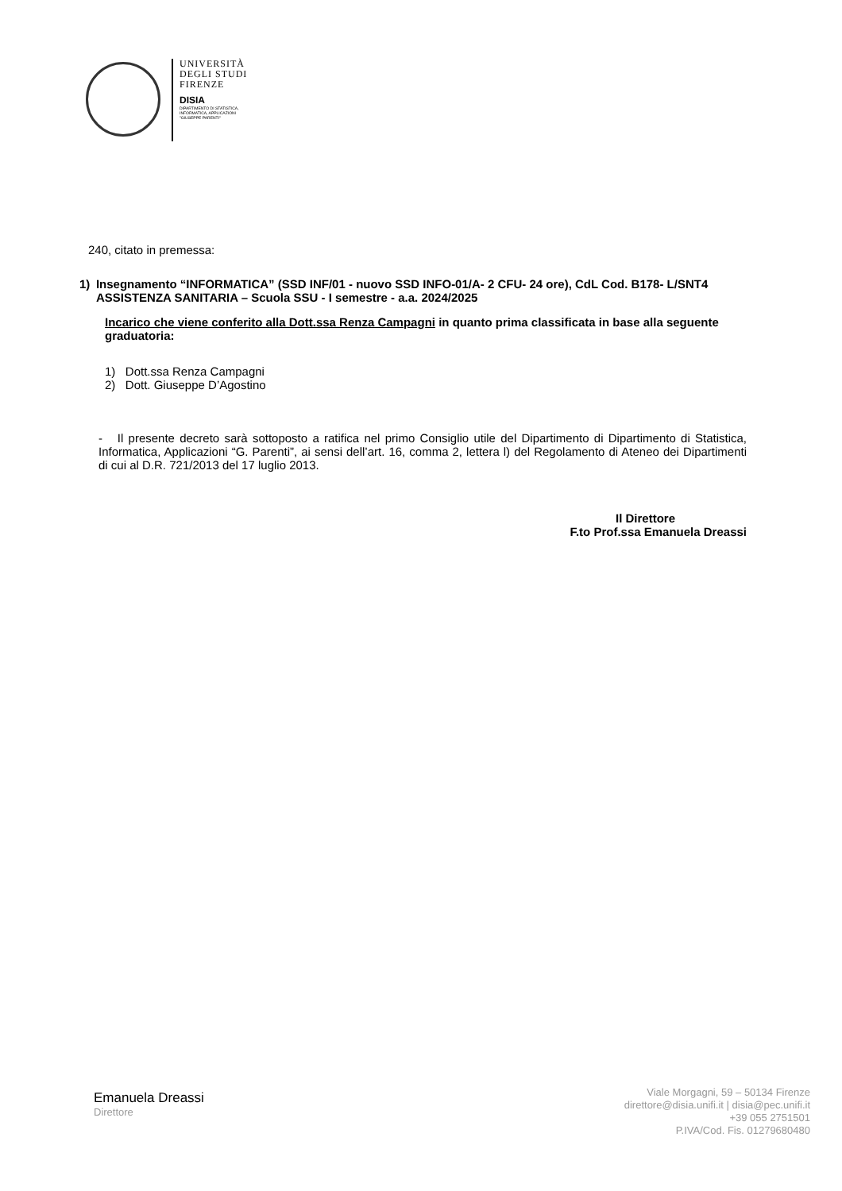UNIVERSITÀ
DEGLI STUDI
FIRENZE
DISIA
DIPARTIMENTO DI STATISTICA,
INFORMATICA, APPLICAZIONI
"GIUSEPPE PARENTI"
240, citato in premessa:
1) Insegnamento “INFORMATICA” (SSD INF/01 - nuovo SSD INFO-01/A- 2 CFU- 24 ore), CdL Cod. B178- L/SNT4 ASSISTENZA SANITARIA – Scuola SSU - I semestre - a.a. 2024/2025
Incarico che viene conferito alla Dott.ssa Renza Campagni in quanto prima classificata in base alla seguente graduatoria:
1) Dott.ssa Renza Campagni
2) Dott. Giuseppe D’Agostino
- Il presente decreto sarà sottoposto a ratifica nel primo Consiglio utile del Dipartimento di Dipartimento di Statistica, Informatica, Applicazioni “G. Parenti”, ai sensi dell’art. 16, comma 2, lettera l) del Regolamento di Ateneo dei Dipartimenti di cui al D.R. 721/2013 del 17 luglio 2013.
Il Direttore
F.to Prof.ssa Emanuela Dreassi
Emanuela Dreassi
Direttore
Viale Morgagni, 59 – 50134 Firenze
direttore@disia.unifi.it | disia@pec.unifi.it
+39 055 2751501
P.IVA/Cod. Fis. 01279680480